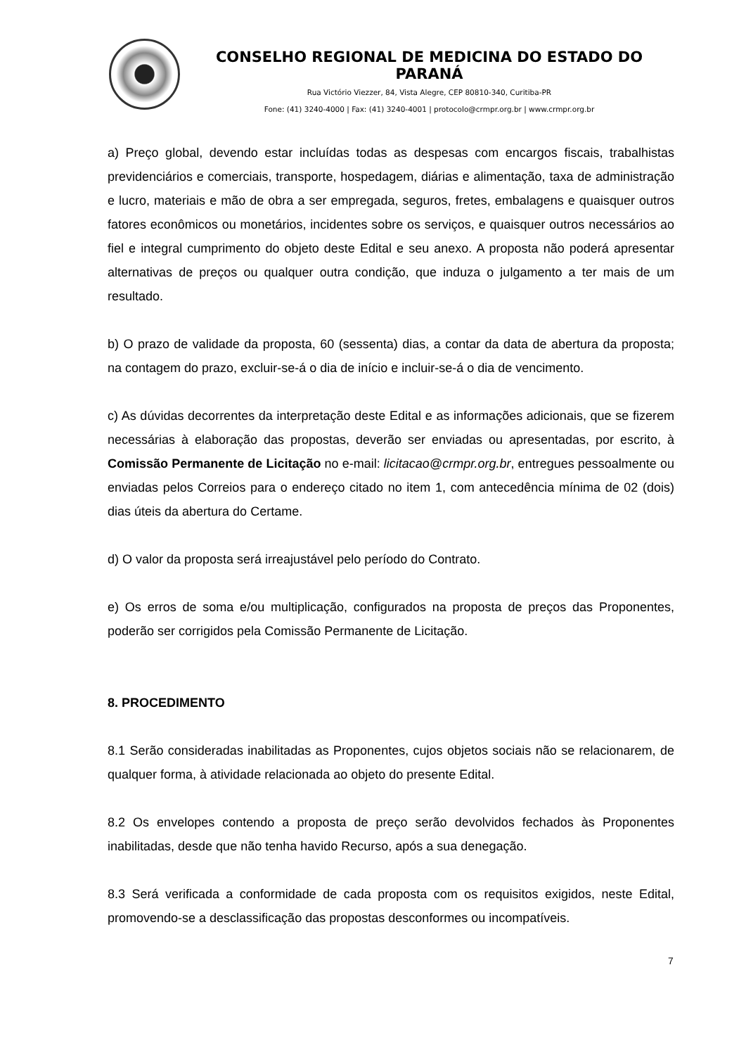CONSELHO REGIONAL DE MEDICINA DO ESTADO DO PARANÁ
Rua Victório Viezzer, 84, Vista Alegre, CEP 80810-340, Curitiba-PR
Fone: (41) 3240-4000 | Fax: (41) 3240-4001 | protocolo@crmpr.org.br | www.crmpr.org.br
a) Preço global, devendo estar incluídas todas as despesas com encargos fiscais, trabalhistas previdenciários e comerciais, transporte, hospedagem, diárias e alimentação, taxa de administração e lucro, materiais e mão de obra a ser empregada, seguros, fretes, embalagens e quaisquer outros fatores econômicos ou monetários, incidentes sobre os serviços, e quaisquer outros necessários ao fiel e integral cumprimento do objeto deste Edital e seu anexo. A proposta não poderá apresentar alternativas de preços ou qualquer outra condição, que induza o julgamento a ter mais de um resultado.
b) O prazo de validade da proposta, 60 (sessenta) dias, a contar da data de abertura da proposta; na contagem do prazo, excluir-se-á o dia de início e incluir-se-á o dia de vencimento.
c) As dúvidas decorrentes da interpretação deste Edital e as informações adicionais, que se fizerem necessárias à elaboração das propostas, deverão ser enviadas ou apresentadas, por escrito, à Comissão Permanente de Licitação no e-mail: licitacao@crmpr.org.br, entregues pessoalmente ou enviadas pelos Correios para o endereço citado no item 1, com antecedência mínima de 02 (dois) dias úteis da abertura do Certame.
d) O valor da proposta será irreajustável pelo período do Contrato.
e) Os erros de soma e/ou multiplicação, configurados na proposta de preços das Proponentes, poderão ser corrigidos pela Comissão Permanente de Licitação.
8. PROCEDIMENTO
8.1 Serão consideradas inabilitadas as Proponentes, cujos objetos sociais não se relacionarem, de qualquer forma, à atividade relacionada ao objeto do presente Edital.
8.2 Os envelopes contendo a proposta de preço serão devolvidos fechados às Proponentes inabilitadas, desde que não tenha havido Recurso, após a sua denegação.
8.3 Será verificada a conformidade de cada proposta com os requisitos exigidos, neste Edital, promovendo-se a desclassificação das propostas desconformes ou incompatíveis.
7